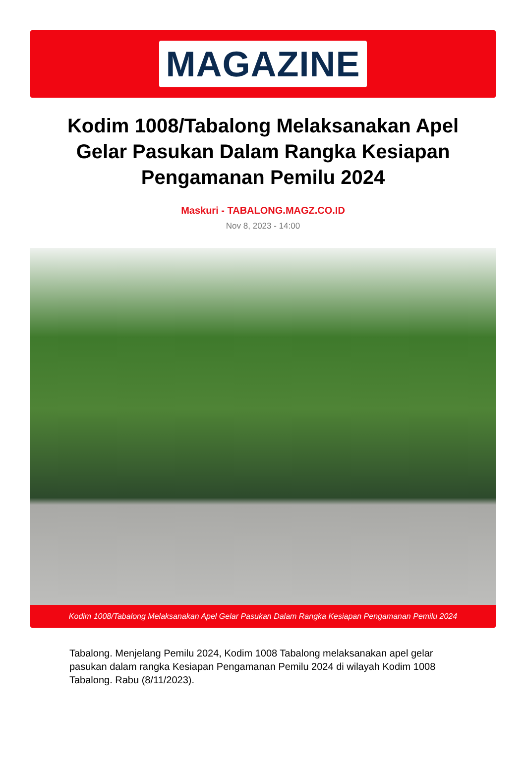MAGAZINE
Kodim 1008/Tabalong Melaksanakan Apel Gelar Pasukan Dalam Rangka Kesiapan Pengamanan Pemilu 2024
Maskuri - TABALONG.MAGZ.CO.ID
Nov 8, 2023 - 14:00
Kodim 1008/Tabalong Melaksanakan Apel Gelar Pasukan Dalam Rangka Kesiapan Pengamanan Pemilu 2024
Tabalong. Menjelang Pemilu 2024, Kodim 1008 Tabalong melaksanakan apel gelar pasukan dalam rangka Kesiapan Pengamanan Pemilu 2024 di wilayah Kodim 1008 Tabalong. Rabu (8/11/2023).